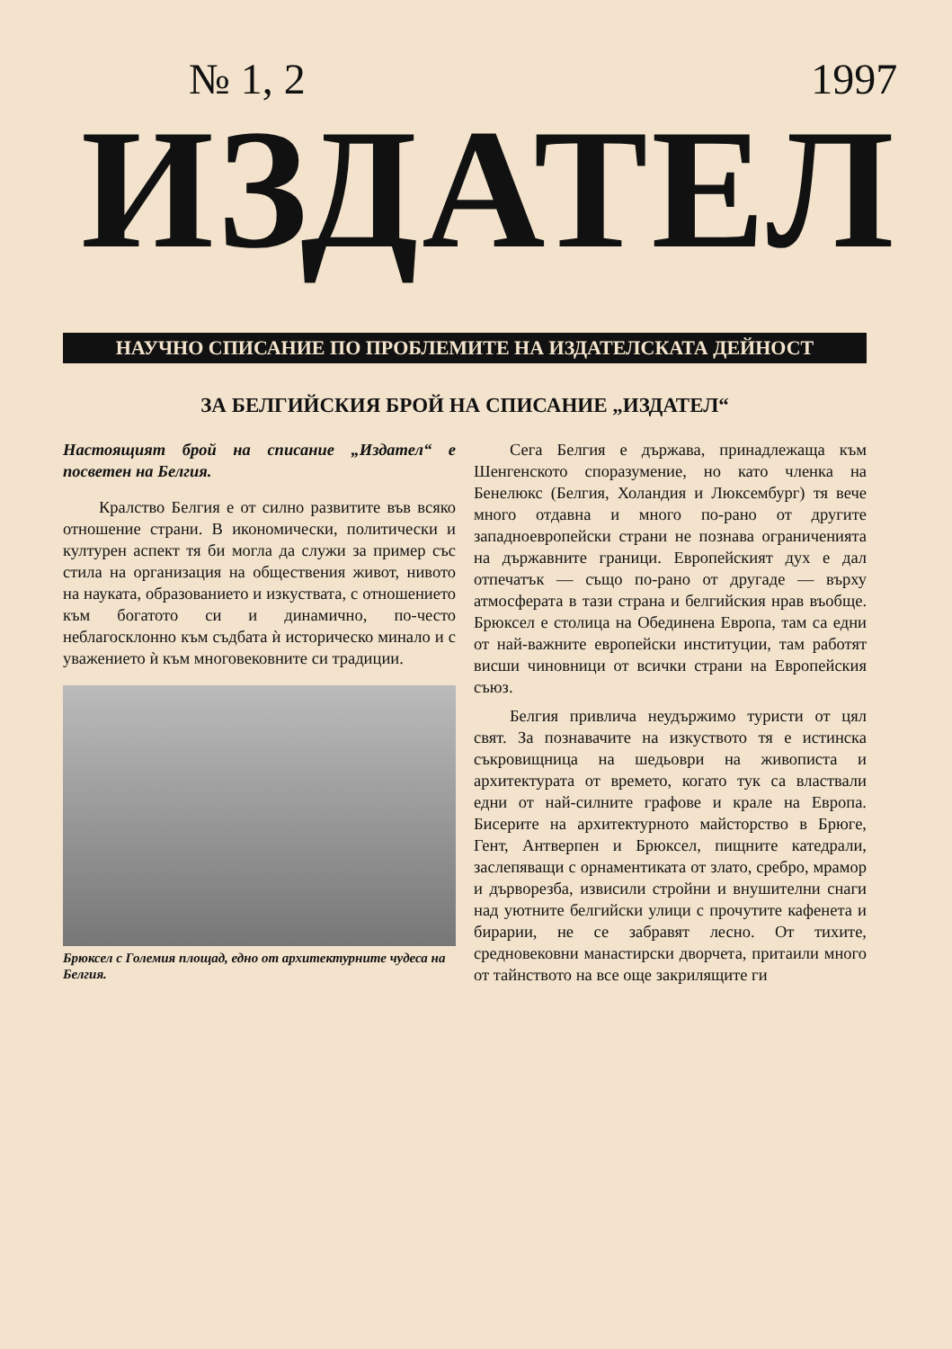№ 1, 2 1997
ИЗДАТЕЛ
НАУЧНО СПИСАНИЕ ПО ПРОБЛЕМИТЕ НА ИЗДАТЕЛСКАТА ДЕЙНОСТ
ЗА БЕЛГИЙСКИЯ БРОЙ НА СПИСАНИЕ „ИЗДАТЕЛ“
Настоящият брой на списание „Издател“ е посветен на Белгия.
Кралство Белгия е от силно развитите във всяко отношение страни. В икономически, политически и културен аспект тя би могла да служи за пример със стила на организация на обществения живот, нивото на науката, образованието и изкуствата, с отношението към богатото си и динамично, по-често неблагосклонно към съдбата ѝ историческо минало и с уважението ѝ към многовековните си традиции.
Брюксел с Големия площад, едно от архитектурните чудеса на Белгия.
Сега Белгия е държава, принадлежаща към Шенгенското споразумение, но като членка на Бенелюкс (Белгия, Холандия и Люксембург) тя вече много отдавна и много по-рано от другите западноевропейски страни не познава ограниченията на държавните граници. Европейският дух е дал отпечатък — също по-рано от другаде — върху атмосферата в тази страна и белгийския нрав въобще. Брюксел е столица на Обединена Европа, там са едни от най-важните европейски институции, там работят висши чиновници от всички страни на Европейския съюз.
Белгия привлича неудържимо туристи от цял свят. За познавачите на изкуството тя е истинска съкровищница на шедьоври на живописта и архитектурата от времето, когато тук са властвали едни от най-силните графове и крале на Европа. Бисерите на архитектурното майсторство в Брюге, Гент, Антверпен и Брюксел, пищните катедрали, заслепяващи с орнаментиката от злато, сребро, мрамор и дърворезба, извисили стройни и внушителни снаги над уютните белгийски улици с прочутите кафенета и бирарии, не се забравят лесно. От тихите, средновековни манастирски дворчета, притаили много от тайнството на все още закрилящите ги